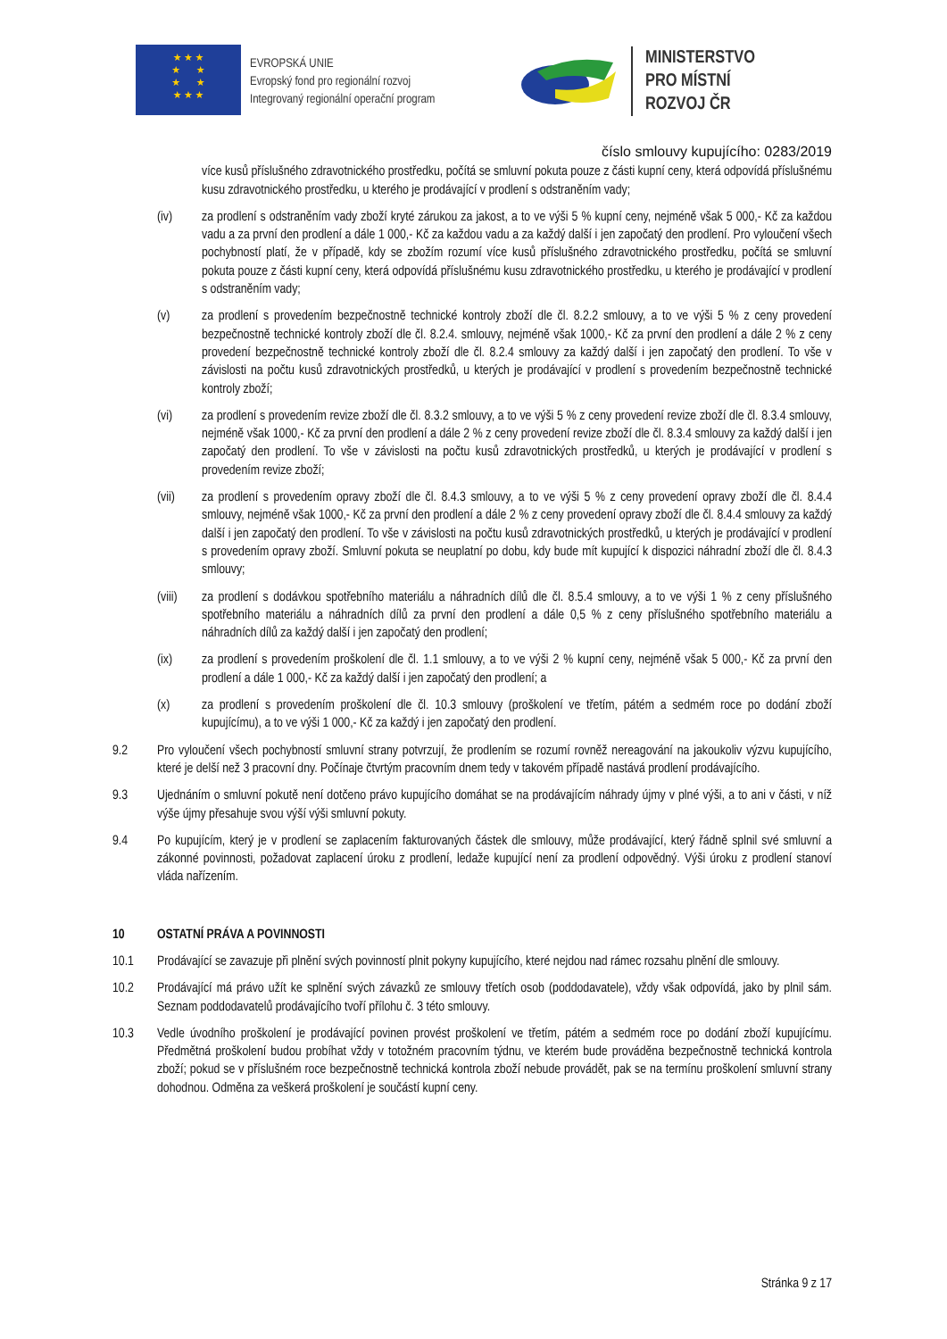★ ★ ★
★ ★
★ ★
★ ★ ★
EVROPSKÁ UNIE
Evropský fond pro regionální rozvoj
Integrovaný regionální operační program
MINISTERSTVO
PRO MÍSTNÍ
ROZVOJ ČR
číslo smlouvy kupujícího: 0283/2019
více kusů příslušného zdravotnického prostředku, počítá se smluvní pokuta pouze z části kupní ceny, která odpovídá příslušnému kusu zdravotnického prostředku, u kterého je prodávající v prodlení s odstraněním vady;
(iv) za prodlení s odstraněním vady zboží kryté zárukou za jakost, a to ve výši 5 % kupní ceny, nejméně však 5 000,- Kč za každou vadu a za první den prodlení a dále 1 000,- Kč za každou vadu a za každý další i jen započatý den prodlení. Pro vyloučení všech pochybností platí, že v případě, kdy se zbožím rozumí více kusů příslušného zdravotnického prostředku, počítá se smluvní pokuta pouze z části kupní ceny, která odpovídá příslušnému kusu zdravotnického prostředku, u kterého je prodávající v prodlení s odstraněním vady;
(v) za prodlení s provedením bezpečnostně technické kontroly zboží dle čl. 8.2.2 smlouvy, a to ve výši 5 % z ceny provedení bezpečnostně technické kontroly zboží dle čl. 8.2.4. smlouvy, nejméně však 1000,- Kč za první den prodlení a dále 2 % z ceny provedení bezpečnostně technické kontroly zboží dle čl. 8.2.4 smlouvy za každý další i jen započatý den prodlení. To vše v závislosti na počtu kusů zdravotnických prostředků, u kterých je prodávající v prodlení s provedením bezpečnostně technické kontroly zboží;
(vi) za prodlení s provedením revize zboží dle čl. 8.3.2 smlouvy, a to ve výši 5 % z ceny provedení revize zboží dle čl. 8.3.4 smlouvy, nejméně však 1000,- Kč za první den prodlení a dále 2 % z ceny provedení revize zboží dle čl. 8.3.4 smlouvy za každý další i jen započatý den prodlení. To vše v závislosti na počtu kusů zdravotnických prostředků, u kterých je prodávající v prodlení s provedením revize zboží;
(vii) za prodlení s provedením opravy zboží dle čl. 8.4.3 smlouvy, a to ve výši 5 % z ceny provedení opravy zboží dle čl. 8.4.4 smlouvy, nejméně však 1000,- Kč za první den prodlení a dále 2 % z ceny provedení opravy zboží dle čl. 8.4.4 smlouvy za každý další i jen započatý den prodlení. To vše v závislosti na počtu kusů zdravotnických prostředků, u kterých je prodávající v prodlení s provedením opravy zboží. Smluvní pokuta se neuplatní po dobu, kdy bude mít kupující k dispozici náhradní zboží dle čl. 8.4.3 smlouvy;
(viii) za prodlení s dodávkou spotřebního materiálu a náhradních dílů dle čl. 8.5.4 smlouvy, a to ve výši 1 % z ceny příslušného spotřebního materiálu a náhradních dílů za první den prodlení a dále 0,5 % z ceny příslušného spotřebního materiálu a náhradních dílů za každý další i jen započatý den prodlení;
(ix) za prodlení s provedením proškolení dle čl. 1.1 smlouvy, a to ve výši 2 % kupní ceny, nejméně však 5 000,- Kč za první den prodlení a dále 1 000,- Kč za každý další i jen započatý den prodlení; a
(x) za prodlení s provedením proškolení dle čl. 10.3 smlouvy (proškolení ve třetím, pátém a sedmém roce po dodání zboží kupujícímu), a to ve výši 1 000,- Kč za každý i jen započatý den prodlení.
9.2 Pro vyloučení všech pochybností smluvní strany potvrzují, že prodlením se rozumí rovněž nereagování na jakoukoliv výzvu kupujícího, které je delší než 3 pracovní dny. Počínaje čtvrtým pracovním dnem tedy v takovém případě nastává prodlení prodávajícího.
9.3 Ujednáním o smluvní pokutě není dotčeno právo kupujícího domáhat se na prodávajícím náhrady újmy v plné výši, a to ani v části, v níž výše újmy přesahuje svou výší výši smluvní pokuty.
9.4 Po kupujícím, který je v prodlení se zaplacením fakturovaných částek dle smlouvy, může prodávající, který řádně splnil své smluvní a zákonné povinnosti, požadovat zaplacení úroku z prodlení, ledaže kupující není za prodlení odpovědný. Výši úroku z prodlení stanoví vláda nařízením.
10 OSTATNÍ PRÁVA A POVINNOSTI
10.1 Prodávající se zavazuje při plnění svých povinností plnit pokyny kupujícího, které nejdou nad rámec rozsahu plnění dle smlouvy.
10.2 Prodávající má právo užít ke splnění svých závazků ze smlouvy třetích osob (poddodavatele), vždy však odpovídá, jako by plnil sám. Seznam poddodavatelů prodávajícího tvoří přílohu č. 3 této smlouvy.
10.3 Vedle úvodního proškolení je prodávající povinen provést proškolení ve třetím, pátém a sedmém roce po dodání zboží kupujícímu. Předmětná proškolení budou probíhat vždy v totožném pracovním týdnu, ve kterém bude prováděna bezpečnostně technická kontrola zboží; pokud se v příslušném roce bezpečnostně technická kontrola zboží nebude provádět, pak se na termínu proškolení smluvní strany dohodnou. Odměna za veškerá proškolení je součástí kupní ceny.
Stránka 9 z 17